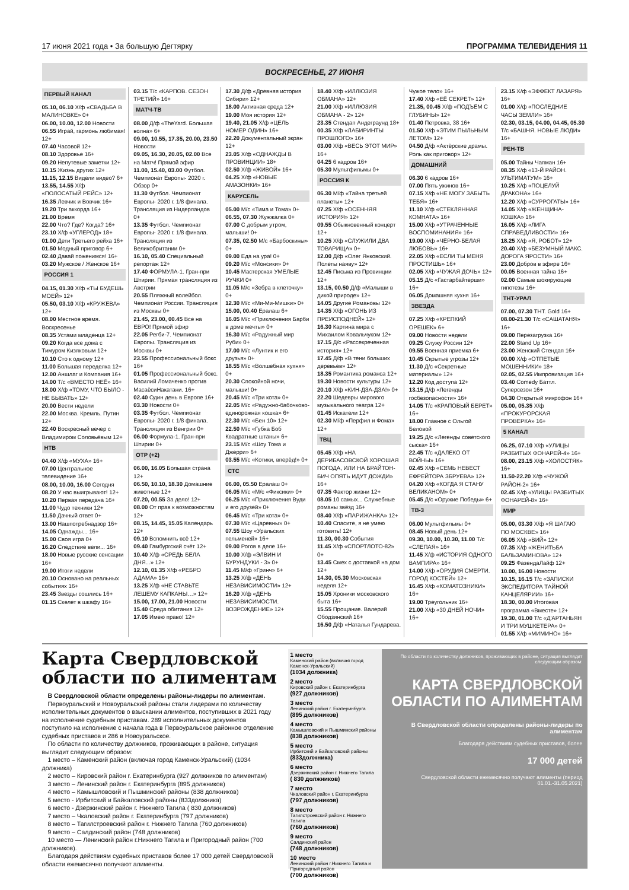17 июня 2021 года • За большую Дегтярку ПРОГРАММА ТЕЛЕВИДЕНИЯ 11
ВОСКРЕСЕНЬЕ, 27 ИЮНЯ
ПЕРВЫЙ КАНАЛ
05.10, 06.10 Х/ф «СВАДЬБА В МАЛИНОВКЕ» 0+
06.00, 10.00, 12.00 Новости
06.55 Играй, гармонь любимая! 12+
07.40 Часовой 12+
08.10 Здоровье 16+
09.20 Непутевые заметки 12+
10.15 Жизнь других 12+
11.15, 12.15 Видели видео? 6+
13.55, 14.55 Х/ф «ПОЛОСАТЫЙ РЕЙС» 12+
16.35 Левчик и Вовчик 16+
19.20 Три аккорда 16+
21.00 Время
22.00 Что? Где? Когда? 16+
23.10 Х/ф «УГЛЕРОД» 18+
01.00 Дети Третьего рейха 16+
01.50 Модный приговор 6+
02.40 Давай поженимся! 16+
03.20 Мужское / Женское 16+
РОССИЯ 1
04.15, 01.30 Х/ф «ТЫ БУДЕШЬ МОЕЙ» 12+
05.50, 03.10 Х/ф «КРУЖЕВА» 12+
08.00 Местное время. Воскресенье
08.35 Устами младенца 12+
09.20 Когда все дома с Тимуром Кизяковым 12+
10.10 Сто к одному 12+
11.00 Большая переделка 12+
12.00 Аншлаг и Компания 16+
14.00 Т/с «ВМЕСТО НЕЁ» 16+
18.00 Х/ф «ТОМУ, ЧТО БЫЛО - НЕ БЫВАТЬ» 12+
20.00 Вести недели
22.00 Москва. Кремль. Путин 12+
22.40 Воскресный вечер с Владимиром Соловьёвым 12+
НТВ
04.40 Х/ф «МУХА» 16+
07.00 Центральное телевидение 16+
08.00, 10.00, 16.00 Сегодня
08.20 У нас выигрывают! 12+
10.20 Первая передача 16+
11.00 Чудо техники 12+
11.50 Дачный ответ 0+
13.00 Нашпотребнадзор 16+
14.05 Однажды... 16+
15.00 Своя игра 0+
16.20 Следствие вели... 16+
18.00 Новые русские сенсации 16+
19.00 Итоги недели
20.10 Основано на реальных событиях 16+
23.45 Звезды сошлись 16+
01.15 Скелет в шкафу 16+
03.15 Т/с «КАРПОВ. СЕЗОН ТРЕТИЙ» 16+
МАТЧ-ТВ
08.00 Д/ф «TheYard. Большая волна» 6+
09.00, 10.55, 17.35, 20.00, 23.50 Новости
09.05, 16.30, 20.05, 02.00 Все на Матч! Прямой эфир
11.00, 15.40, 03.00 Футбол. Чемпионат Европы- 2020 г. Обзор 0+
11.30 Футбол. Чемпионат Европы- 2020 г. 1/8 финала. Трансляция из Нидерландов 0+
13.35 Футбол. Чемпионат Европы- 2020 г. 1/8 финала. Трансляция из Великобритании 0+
16.10, 05.40 Специальный репортаж 12+
17.40 ФОРМУЛА-1. Гран-при Штирии. Прямая трансляция из Австрии
20.55 Пляжный волейбол. Чемпионат России. Трансляция из Москвы 0+
21.45, 23.00, 00.45 Все на ЕВРО! Прямой эфир
22.05 Регби-7. Чемпионат Европы. Трансляция из Москвы 0+
23.55 Профессиональный бокс 16+
01.05 Профессиональный бокс. Василий Ломаченко против МасаёсиНакатани. 16+
02.40 Один день в Европе 16+
03.30 Новости 0+
03.35 Футбол. Чемпионат Европы- 2020 г. 1/8 финала. Трансляция из Венгрии 0+
06.00 Формула-1. Гран-при Штирии 0+
ОТР (+2)
06.00, 16.05 Большая страна 12+
06.50, 10.10, 18.30 Домашние животные 12+
07.20, 00.55 За дело! 12+
08.00 От прав к возможностям 12+
08.15, 14.45, 15.05 Календарь 12+
09.10 Вспомнить всё 12+
09.40 Гамбургский счёт 12+
10.40 Х/ф «СРЕДЬ БЕЛА ДНЯ...» 12+
12.10, 01.35 Х/ф «РЕБРО АДАМА» 16+
13.25 Х/ф «НЕ СТАВЬТЕ ЛЕШЕМУ КАПКАНЫ…» 12+
15.00, 17.00, 21.00 Новости
15.40 Среда обитания 12+
17.05 Имею право! 12+
17.30 Д/ф «Древняя история Сибири» 12+
18.00 Активная среда 12+
19.00 Моя история 12+
19.40, 21.05 Х/ф «ЦЕЛЬ НОМЕР ОДИН» 16+
22.20 Документальный экран 12+
23.05 Х/ф «ОДНАЖДЫ В ПРОВИНЦИИ» 18+
02.50 Х/ф «ЖИВОЙ» 16+
04.25 Х/ф «НОВЫЕ АМАЗОНКИ» 16+
КАРУСЕЛЬ
05.00 М/с «Тима и Тома» 0+
06.55, 07.30 Жужжалка 0+
07.00 С добрым утром, малыши! 0+
07.35, 02.50 М/с «Барбоскины» 0+
09.00 Еда на ура! 0+
09.20 М/с «Монсики» 0+
10.45 Мастерская УМЕЛЫЕ РУЧКИ 0+
11.05 М/с «Зебра в клеточку» 0+
12.30 М/с «Ми-Ми-Мишки» 0+
15.00, 00.40 Ералаш 6+
16.05 М/с «Приключения Барби в доме мечты» 0+
16.30 М/с «Радужный мир Руби» 0+
17.00 М/с «Лунтик и его друзья» 0+
18.55 М/с «Волшебная кухня» 0+
20.30 Спокойной ночи, малыши! 0+
20.45 М/с «Три кота» 0+
22.05 М/с «Радужно-бабочково-единорожная кошка» 6+
22.30 М/с «Бен 10» 12+
22.50 М/с «Губка Боб Квадратные штаны» 6+
23.15 М/с «Шоу Тома и Джерри» 6+
03.55 М/с «Котики, вперёд!» 0+
СТС
06.00, 05.50 Ералаш 0+
06.05 М/с «М/с «Фиксики» 0+
06.25 М/с «Приключения Вуди и его друзей» 0+
06.45 М/с «Три кота» 0+
07.30 М/с «Царевны» 0+
07.55 Шоу «Уральских пельменей» 16+
09.00 Рогов в деле 16+
10.00 Х/ф «ЭЛВИН И БУРУНДУКИ - 3» 0+
11.45 М/ф «Гринч» 6+
13.25 Х/ф «ДЕНЬ НЕЗАВИСИМОСТИ» 12+
16.20 Х/ф «ДЕНЬ НЕЗАВИСИМОСТИ. ВОЗРОЖДЕНИЕ» 12+
18.40 Х/ф «ИЛЛЮЗИЯ ОБМАНА» 12+
21.00 Х/ф «ИЛЛЮЗИЯ ОБМАНА - 2» 12+
23.35 Стендап Андеграунд 18+
00.35 Х/ф «ЛАБИРИНТЫ ПРОШЛОГО» 16+
03.00 Х/ф «ВЕСЬ ЭТОТ МИР» 16+
04.25 6 кадров 16+
05.30 Мультфильмы 0+
РОССИЯ К
06.30 М/ф «Тайна третьей планеты» 12+
07.25 Х/ф «ОСЕННЯЯ ИСТОРИЯ» 12+
09.55 Обыкновенный концерт 12+
10.25 Х/ф «СЛУЖИЛИ ДВА ТОВАРИЩА» 0+
12.00 Д/ф «Олег Янковский. Полеты наяву» 12+
12.45 Письма из Провинции 12+
13.15, 00.50 Д/ф «Малыши в дикой природе» 12+
14.05 Другие Романовы 12+
14.35 Х/ф «ОГОНЬ ИЗ ПРЕИСПОДНЕЙ» 12+
16.30 Картина мира с Михаилом Ковальчуком 12+
17.15 Д/с «Рассекреченная история» 12+
17.45 Д/ф «В тени больших деревьев» 12+
18.35 Романтика романса 12+
19.30 Новости культуры 12+
20.10 Х/ф «КИН-ДЗА-ДЗА!» 0+
22.20 Шедевры мирового музыкального театра 12+
01.45 Искатели 12+
02.30 М/ф «Перфил и Фома» 12+
ТВЦ
05.45 Х/ф «НА ДЕРИБАСОВСКОЙ ХОРОШАЯ ПОГОДА, ИЛИ НА БРАЙТОН-БИЧ ОПЯТЬ ИДУТ ДОЖДИ» 16+
07.35 Фактор жизни 12+
08.05 10 самых... Служебные романы звёзд 16+
08.40 Х/ф «ПАРИЖАНКА» 12+
10.40 Спасите, я не умею готовить! 12+
11.30, 00.30 События
11.45 Х/ф «СПОРТЛОТО-82» 0+
13.45 Смех с доставкой на дом 12+
14.30, 05.30 Московская неделя 12+
15.05 Хроники московского быта 16+
15.55 Прощание. Валерий Ободзинский 16+
16.50 Д/ф «Наталья Гундарева.
Чужое тело» 16+
17.40 Х/ф «ЕЁ СЕКРЕТ» 12+
21.35, 00.45 Х/ф «ПОДЪЁМ С ГЛУБИНЫ» 12+
01.40 Петровка, 38 16+
01.50 Х/ф «ЭТИМ ПЫЛЬНЫМ ЛЕТОМ» 12+
04.50 Д/ф «Актёрские драмы. Роль как приговор» 12+
ДОМАШНИЙ
06.30 6 кадров 16+
07.00 Пять ужинов 16+
07.15 Х/ф «НЕ МОГУ ЗАБЫТЬ ТЕБЯ» 16+
11.10 Х/ф «СТЕКЛЯННАЯ КОМНАТА» 16+
15.00 Х/ф «УТРАЧЕННЫЕ ВОСПОМИНАНИЯ» 16+
19.00 Х/ф «ЧЁРНО-БЕЛАЯ ЛЮБОВЬ» 16+
22.05 Х/ф «ЕСЛИ ТЫ МЕНЯ ПРОСТИШЬ» 16+
02.05 Х/ф «ЧУЖАЯ ДОЧЬ» 12+
05.15 Д/с «Гастарбайтерши» 16+
06.05 Домашняя кухня 16+
ЗВЕЗДА
07.25 Х/ф «КРЕПКИЙ ОРЕШЕК» 6+
09.00 Новости недели
09.25 Служу России 12+
09.55 Военная приемка 6+
10.45 Скрытые угрозы 12+
11.30 Д/с «Секретные материалы» 12+
12.20 Код доступа 12+
13.15 Д/ф «Легенды госбезопасности» 16+
14.05 Т/с «КРАПОВЫЙ БЕРЕТ» 16+
18.00 Главное с Ольгой Беловой
19.25 Д/с «Легенды советского сыска» 16+
22.45 Т/с «ДАЛЕКО ОТ ВОЙНЫ» 16+
02.45 Х/ф «СЕМЬ НЕВЕСТ ЕФРЕЙТОРА ЗБРУЕВА» 12+
04.20 Х/ф «КОГДА Я СТАНУ ВЕЛИКАНОМ» 0+
05.45 Д/с «Оружие Победы» 6+
ТВ-3
06.00 Мультфильмы 0+
08.45 Новый день 12+
09.30, 10.00, 10.30, 11.00 Т/с «СЛЕПАЯ» 16+
11.45 Х/ф «ИСТОРИЯ ОДНОГО ВАМПИРА» 16+
14.00 Х/ф «ОРУДИЯ СМЕРТИ. ГОРОД КОСТЕЙ» 12+
16.45 Х/ф «КОМАТОЗНИКИ» 16+
19.00 Треугольник 16+
21.00 Х/ф «30 ДНЕЙ НОЧИ» 16+
23.15 Х/ф «ЭФФЕКТ ЛАЗАРЯ» 16+
01.00 Х/ф «ПОСЛЕДНИЕ ЧАСЫ ЗЕМЛИ» 16+
02.30, 03.15, 04.00, 04.45, 05.30 Т/с «БАШНЯ. НОВЫЕ ЛЮДИ» 16+
РЕН-ТВ
05.00 Тайны Чапман 16+
08.35 Х/ф «13-Й РАЙОН. УЛЬТИМАТУМ» 16+
10.25 Х/ф «ПОЦЕЛУЙ ДРАКОНА» 16+
12.20 Х/ф «СУРРОГАТЫ» 16+
14.05 Х/ф «ЖЕНЩИНА-КОШКА» 16+
16.05 Х/ф «ЛИГА СПРАВЕДЛИВОСТИ» 16+
18.25 Х/ф «Я, РОБОТ» 12+
20.40 Х/ф «БЕЗУМНЫЙ МАКС. ДОРОГА ЯРОСТИ» 16+
23.00 Добров в эфире 16+
00.05 Военная тайна 16+
02.00 Самые шокирующие гипотезы 16+
ТНТ-УРАЛ
07.00, 07.30 ТНТ. Gold 16+
08.00-21.30 Т/с «САШАТАНЯ» 16+
09.00 Перезагрузка 16+
22.00 Stand Up 16+
23.00 Женский Стендап 16+
00.00 Х/ф «ОТПЕТЫЕ МОШЕННИКИ» 18+
02.05, 02.55 Импровизация 16+
03.40 Comedy Баттл. Суперсезон 16+
04.30 Открытый микрофон 16+
05.00, 05.35 Х/ф «ПРОКУРОРСКАЯ ПРОВЕРКА» 16+
5 КАНАЛ
06.25, 07.10 Х/ф «УЛИЦЫ РАЗБИТЫХ ФОНАРЕЙ-4» 16+
08.00, 23.15 Х/ф «ХОЛОСТЯК» 16+
11.50-22.20 Х/ф «ЧУЖОЙ РАЙОН-2» 16+
02.45 Х/ф «УЛИЦЫ РАЗБИТЫХ ФОНАРЕЙ-8» 16+
МИР
05.00, 03.30 Х/ф «Я ШАГАЮ ПО МОСКВЕ» 16+
06.05 Х/ф «ВИЙ» 12+
07.35 Х/ф «ЖЕНИТЬБА БАЛЬЗАМИНОВА» 12+
09.25 ФазендаЛайф 12+
10.00, 16.00 Новости
10.15, 16.15 Т/с «ЗАПИСКИ ЭКСПЕДИТОРА ТАЙНОЙ КАНЦЕЛЯРИИ» 16+
18.30, 00.00 Итоговая программа «Вместе» 12+
19.30, 01.00 Т/с «Д'АРТАНЬЯН И ТРИ МУШКЕТЕРА» 0+
01.55 Х/ф «МИМИНО» 16+
Карта Свердловской области по алиментам
В Свердловской области определены районы-лидеры по алиментам.
Первоуральский и Новоуральский районы стали лидерами по количеству исполнительных документов о взыскании алиментов, поступивших в 2021 году на исполнение судебным приставам. 289 исполнительных документов поступило на исполнение с начала года в Первоуральское районное отделение судебных приставов и 286 в Новоуральское.
По области по количеству должников, проживающих в районе, ситуация выглядит следующим образом:
1 место – Каменский район (включая город Каменск-Уральский) (1034 должника)
2 место – Кировский район г. Екатеринбурга (927 должников по алиментам)
3 место – Ленинский район г. Екатеринбурга (895 должников)
4 место – Камышловский и Пышминский районы (838 должников)
5 место - Ирбитский и Байкаловский районы (833должника)
6 место - Дзержинский район г. Нижнего Тагила ( 830 должников)
7 место – Чкаловский район г. Екатеринбурга (797 должников)
8 место – Тагилстроевский район г. Нижнего Тагила (760 должников)
9 место – Салдинский район (748 должников)
10 место — Ленинский район г.Нижнего Тагила и Пригородный район (700 должников).
Благодаря действиям судебных приставов более 17 000 детей Свердловской области ежемесячно получают алименты.
1 место
Каменский район (включая город Каменск-Уральский)
(1034 должника)
2 место
Кировский район г. Екатеринбурга
(927 должников)
3 место
Ленинский район г. Екатеринбурга
(895 должников)
4 место
Камышловский и Пышминский районы
(838 должников)
5 место
Ирбитский и Байкаловский районы
(833должника)
6 место
Дзержинский район г. Нижнего Тагила
( 830 должников)
7 место
Чкаловский район г. Екатеринбурга
(797 должников)
8 место
Тагилстроевский район г. Нижнего Тагила
(760 должников)
9 место
Салдинский район
(748 должников)
10 место
Ленинский район г.Нижнего Тагила и Пригородный район
(700 должников)
По области по количеству должников, проживающих в районе, ситуация выглядит следующим образом:
КАРТА СВЕРДЛОВСКОЙ ОБЛАСТИ ПО АЛИМЕНТАМ
В Свердловской области определены районы-лидеры по алиментам
Благодаря действиям судебных приставов, более
17 000 детей
Свердловской области ежемесячно получают алименты (период 01.01.-31.05.2021)